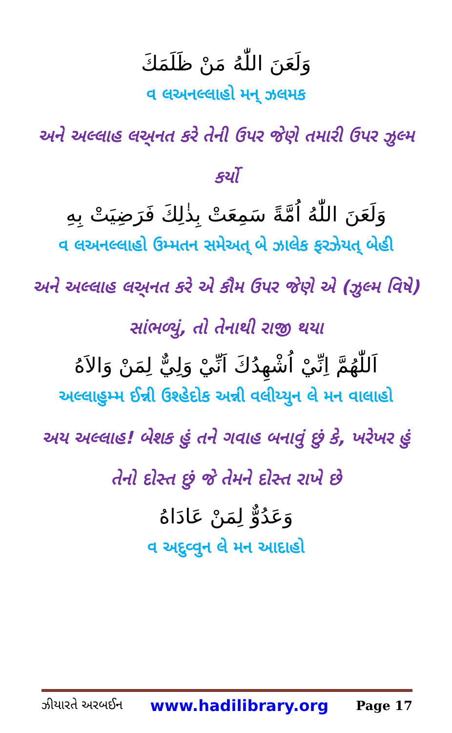وَلَعَنَ اللّٰهُ مَنْ ظَلَمَكَ
વ લઅનલ્લાહો મન્ ઝલમક
અને અલ્લાહ લઅ્નત કરે તેની ઉપર જેણે તમારી ઉપર ઝુલ્મ કર્યો
وَلَعَنَ اللّٰهُ اُمَّةً سَمِعَتْ بِذٰلِكَ فَرَضِيَتْ بِهِ
વ લઅનલ્લાહો ઉમ્મતન સમેઅત્ બે ઝાલેક ફરઝેયત્ બેહી
અને અલ્લાહ લઅ્નત કરે એ કૌમ ઉપર જેણે એ (ઝુલ્મ વિષે) સાંભળ્યું, તો તેનાથી રાજી થયા
اَللّٰهُمَّ اِنِّيْ اُشْهِدُكَ اَنِّيْ وَلِيٌّ لِمَنْ وَالاَهُ
અલ્લાહુમ્મ ઈન્ની ઉશ્હેદોક અન્ની વલીય્યુન લે મન વાલાહો
અય અલ્લાહ! બેશક હું તને ગવાહ બનાવું છું કે, ખરેખર હું તેનો દોસ્ત છું જે તેમને દોસ્ત રાખે છે
وَعَدُوٌّ لِمَنْ عَادَاهُ
વ અદુવ્વુન લે મન આદાહો
ઝીયારતે અરબઈન www.hadilibrary.org Page 17